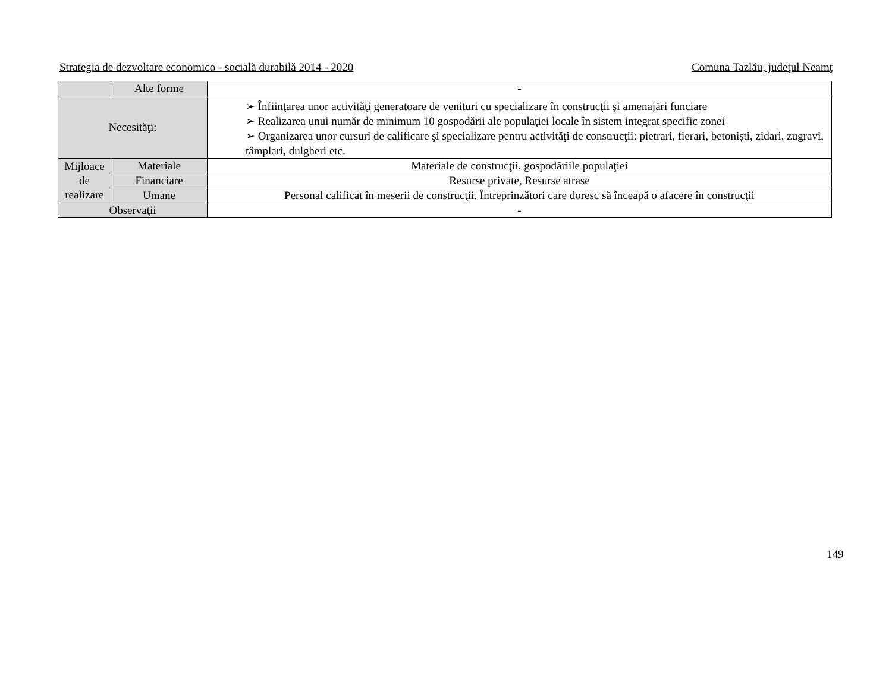Strategia de dezvoltare economico - socială durabilă 2014 - 2020 Comuna Tazlău, judeţul Neamţ
| | Alte forme | - |
| Necesităţi: | | ➢ Înfiinţarea unor activităţi generatoare de venituri cu specializare în construcţii şi amenajări funciare ➢ Realizarea unui număr de minimum 10 gospodării ale populaţiei locale în sistem integrat specific zonei ➢ Organizarea unor cursuri de calificare şi specializare pentru activităţi de construcţii: pietrari, fierari, betoniști, zidari, zugravi, tâmplari, dulgheri etc. |
| Mijloace de realizare | Materiale | Materiale de construcţii, gospodăriile populaţiei |
| | Financiare | Resurse private, Resurse atrase |
| | Umane | Personal calificat în meserii de construcţii. Întreprinzători care doresc să înceapă o afacere în construcţii |
| Observaţii | | - |
149